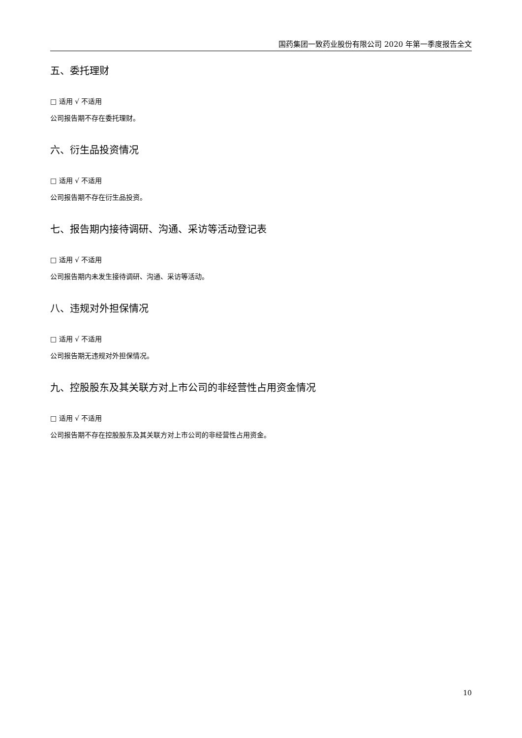国药集团一致药业股份有限公司 2020 年第一季度报告全文
五、委托理财
□ 适用 √ 不适用
公司报告期不存在委托理财。
六、衍生品投资情况
□ 适用 √ 不适用
公司报告期不存在衍生品投资。
七、报告期内接待调研、沟通、采访等活动登记表
□ 适用 √ 不适用
公司报告期内未发生接待调研、沟通、采访等活动。
八、违规对外担保情况
□ 适用 √ 不适用
公司报告期无违规对外担保情况。
九、控股股东及其关联方对上市公司的非经营性占用资金情况
□ 适用 √ 不适用
公司报告期不存在控股股东及其关联方对上市公司的非经营性占用资金。
10